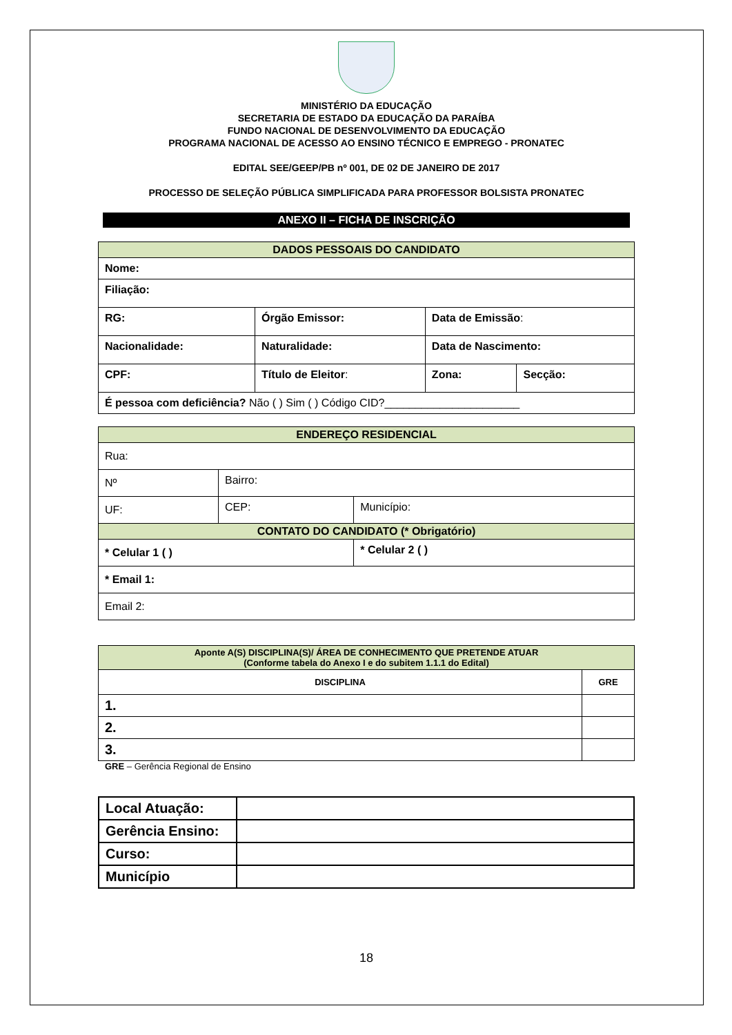MINISTÉRIO DA EDUCAÇÃO
SECRETARIA DE ESTADO DA EDUCAÇÃO DA PARAÍBA
FUNDO NACIONAL DE DESENVOLVIMENTO DA EDUCAÇÃO
PROGRAMA NACIONAL DE ACESSO AO ENSINO TÉCNICO E EMPREGO - PRONATEC
EDITAL SEE/GEEP/PB nº 001, DE 02 DE JANEIRO DE 2017
PROCESSO DE SELEÇÃO PÚBLICA SIMPLIFICADA PARA PROFESSOR BOLSISTA PRONATEC
ANEXO II – FICHA DE INSCRIÇÃO
| DADOS PESSOAIS DO CANDIDATO | | | |
| Nome: | | | |
| Filiação: | | | |
| RG: | Órgão Emissor: | Data de Emissão : | |
| Nacionalidade: | Naturalidade: | Data de Nascimento: | |
| CPF: | Título de Eleitor : | Zona: | Secção: |
| É pessoa com deficiência? Não ( ) Sim ( ) Código CID?______________________ | | | |
| ENDEREÇO RESIDENCIAL | | |
| Rua: | | |
| Nº | Bairro: | |
| UF: | CEP: | Município: |
| CONTATO DO CANDIDATO (* Obrigatório) | | |
| * Celular 1 ( ) | | * Celular 2 ( ) |
| * Email 1: | | |
| Email 2: | | |
| Aponte A(S) DISCIPLINA(S)/ ÁREA DE CONHECIMENTO QUE PRETENDE ATUAR (Conforme tabela do Anexo I e do subitem 1.1.1 do Edital) | |
| DISCIPLINA | GRE |
| 1. | |
| 2. | |
| 3. | |
GRE – Gerência Regional de Ensino
| Local Atuação: | |
| Gerência Ensino: | |
| Curso: | |
| Município | |
18